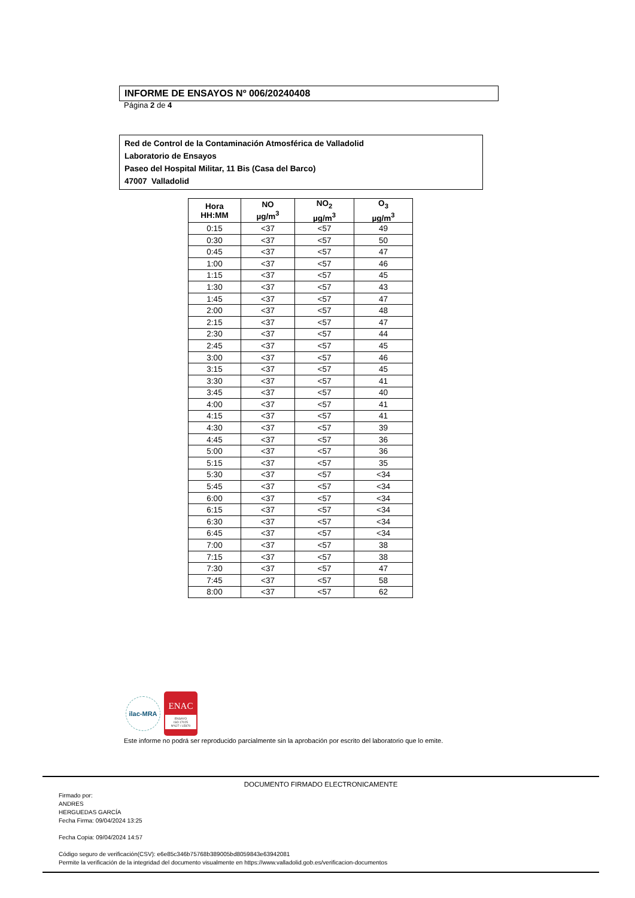INFORME DE ENSAYOS Nº 006/20240408
Página 2 de 4
Red de Control de la Contaminación Atmosférica de Valladolid
Laboratorio de Ensayos
Paseo del Hospital Militar, 11 Bis (Casa del Barco)
47007 Valladolid
| Hora HH:MM | NO µg/m<sup>3</sup> | NO<sub>2</sub> µg/m<sup>3</sup> | O<sub>3</sub> µg/m<sup>3</sup> |
| --- | --- | --- | --- |
| 0:15 | <37 | <57 | 49 |
| 0:30 | <37 | <57 | 50 |
| 0:45 | <37 | <57 | 47 |
| 1:00 | <37 | <57 | 46 |
| 1:15 | <37 | <57 | 45 |
| 1:30 | <37 | <57 | 43 |
| 1:45 | <37 | <57 | 47 |
| 2:00 | <37 | <57 | 48 |
| 2:15 | <37 | <57 | 47 |
| 2:30 | <37 | <57 | 44 |
| 2:45 | <37 | <57 | 45 |
| 3:00 | <37 | <57 | 46 |
| 3:15 | <37 | <57 | 45 |
| 3:30 | <37 | <57 | 41 |
| 3:45 | <37 | <57 | 40 |
| 4:00 | <37 | <57 | 41 |
| 4:15 | <37 | <57 | 41 |
| 4:30 | <37 | <57 | 39 |
| 4:45 | <37 | <57 | 36 |
| 5:00 | <37 | <57 | 36 |
| 5:15 | <37 | <57 | 35 |
| 5:30 | <37 | <57 | <34 |
| 5:45 | <37 | <57 | <34 |
| 6:00 | <37 | <57 | <34 |
| 6:15 | <37 | <57 | <34 |
| 6:30 | <37 | <57 | <34 |
| 6:45 | <37 | <57 | <34 |
| 7:00 | <37 | <57 | 38 |
| 7:15 | <37 | <57 | 38 |
| 7:30 | <37 | <57 | 47 |
| 7:45 | <37 | <57 | 58 |
| 8:00 | <37 | <57 | 62 |
ilac-MRA
ENAC
ENSAYO
ISO 17025
Nº627 / LE870
Este informe no podrá ser reproducido parcialmente sin la aprobación por escrito del laboratorio que lo emite.
DOCUMENTO FIRMADO ELECTRONICAMENTE
Firmado por:
ANDRES
HERGUEDAS GARCÍA
Fecha Firma: 09/04/2024 13:25
Fecha Copia: 09/04/2024 14:57
Código seguro de verificación(CSV): e6e85c346b75768b389005bd8059843e63942081
Permite la verificación de la integridad del documento visualmente en https://www.valladolid.gob.es/verificacion-documentos